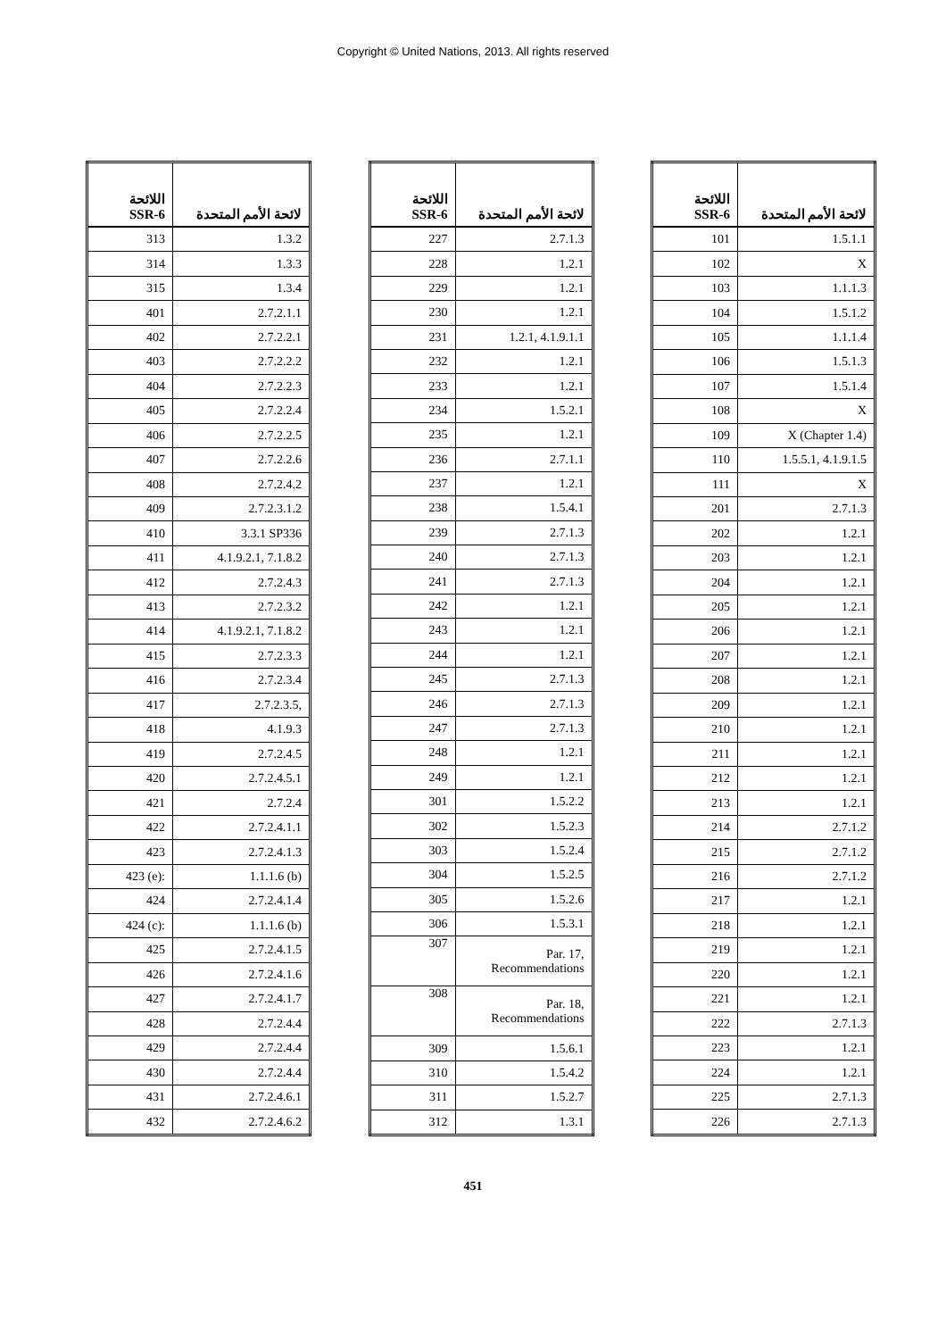Copyright © United Nations, 2013. All rights reserved
| اللائحة SSR-6 | لائحة الأمم المتحدة |
| --- | --- |
| 101 | 1.5.1.1 |
| 102 | X |
| 103 | 1.1.1.3 |
| 104 | 1.5.1.2 |
| 105 | 1.1.1.4 |
| 106 | 1.5.1.3 |
| 107 | 1.5.1.4 |
| 108 | X |
| 109 | X (Chapter 1.4) |
| 110 | 1.5.5.1, 4.1.9.1.5 |
| 111 | X |
| 201 | 2.7.1.3 |
| 202 | 1.2.1 |
| 203 | 1.2.1 |
| 204 | 1.2.1 |
| 205 | 1.2.1 |
| 206 | 1.2.1 |
| 207 | 1.2.1 |
| 208 | 1.2.1 |
| 209 | 1.2.1 |
| 210 | 1.2.1 |
| 211 | 1.2.1 |
| 212 | 1.2.1 |
| 213 | 1.2.1 |
| 214 | 2.7.1.2 |
| 215 | 2.7.1.2 |
| 216 | 2.7.1.2 |
| 217 | 1.2.1 |
| 218 | 1.2.1 |
| 219 | 1.2.1 |
| 220 | 1.2.1 |
| 221 | 1.2.1 |
| 222 | 2.7.1.3 |
| 223 | 1.2.1 |
| 224 | 1.2.1 |
| 225 | 2.7.1.3 |
| 226 | 2.7.1.3 |
| اللائحة SSR-6 | لائحة الأمم المتحدة |
| --- | --- |
| 227 | 2.7.1.3 |
| 228 | 1.2.1 |
| 229 | 1.2.1 |
| 230 | 1.2.1 |
| 231 | 1.2.1, 4.1.9.1.1 |
| 232 | 1.2.1 |
| 233 | 1.2.1 |
| 234 | 1.5.2.1 |
| 235 | 1.2.1 |
| 236 | 2.7.1.1 |
| 237 | 1.2.1 |
| 238 | 1.5.4.1 |
| 239 | 2.7.1.3 |
| 240 | 2.7.1.3 |
| 241 | 2.7.1.3 |
| 242 | 1.2.1 |
| 243 | 1.2.1 |
| 244 | 1.2.1 |
| 245 | 2.7.1.3 |
| 246 | 2.7.1.3 |
| 247 | 2.7.1.3 |
| 248 | 1.2.1 |
| 249 | 1.2.1 |
| 301 | 1.5.2.2 |
| 302 | 1.5.2.3 |
| 303 | 1.5.2.4 |
| 304 | 1.5.2.5 |
| 305 | 1.5.2.6 |
| 306 | 1.5.3.1 |
| 307 | Par. 17, Recommendations |
| 308 | Par. 18, Recommendations |
| 309 | 1.5.6.1 |
| 310 | 1.5.4.2 |
| 311 | 1.5.2.7 |
| 312 | 1.3.1 |
| اللائحة SSR-6 | لائحة الأمم المتحدة |
| --- | --- |
| 313 | 1.3.2 |
| 314 | 1.3.3 |
| 315 | 1.3.4 |
| 401 | 2.7.2.1.1 |
| 402 | 2.7.2.2.1 |
| 403 | 2.7.2.2.2 |
| 404 | 2.7.2.2.3 |
| 405 | 2.7.2.2.4 |
| 406 | 2.7.2.2.5 |
| 407 | 2.7.2.2.6 |
| 408 | 2.7.2.4.2 |
| 409 | 2.7.2.3.1.2 |
| 410 | 3.3.1 SP336 |
| 411 | 4.1.9.2.1, 7.1.8.2 |
| 412 | 2.7.2.4.3 |
| 413 | 2.7.2.3.2 |
| 414 | 4.1.9.2.1, 7.1.8.2 |
| 415 | 2.7.2.3.3 |
| 416 | 2.7.2.3.4 |
| 417 | 2.7.2.3.5, |
| 418 | 4.1.9.3 |
| 419 | 2.7.2.4.5 |
| 420 | 2.7.2.4.5.1 |
| 421 | 2.7.2.4 |
| 422 | 2.7.2.4.1.1 |
| 423 | 2.7.2.4.1.3 |
| 423 (e): | 1.1.1.6 (b) |
| 424 | 2.7.2.4.1.4 |
| 424 (c): | 1.1.1.6 (b) |
| 425 | 2.7.2.4.1.5 |
| 426 | 2.7.2.4.1.6 |
| 427 | 2.7.2.4.1.7 |
| 428 | 2.7.2.4.4 |
| 429 | 2.7.2.4.4 |
| 430 | 2.7.2.4.4 |
| 431 | 2.7.2.4.6.1 |
| 432 | 2.7.2.4.6.2 |
451